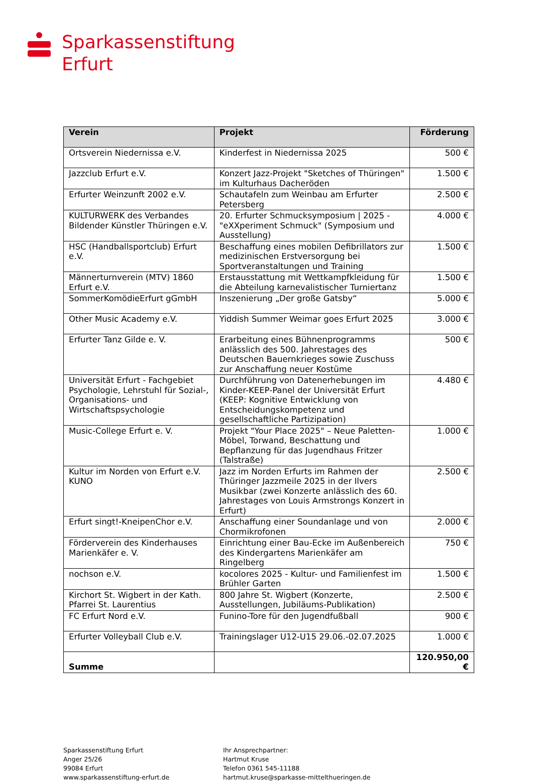Sparkassenstiftung
Erfurt
| Verein | Projekt | Förderung |
| --- | --- | --- |
| Ortsverein Niedernissa e.V. | Kinderfest in Niedernissa 2025 | 500 € |
| Jazzclub Erfurt e.V. | Konzert Jazz-Projekt "Sketches of Thüringen" im Kulturhaus Dacheröden | 1.500 € |
| Erfurter Weinzunft 2002 e.V. | Schautafeln zum Weinbau am Erfurter Petersberg | 2.500 € |
| KULTURWERK des Verbandes Bildender Künstler Thüringen e.V. | 20. Erfurter Schmucksymposium / 2025 - "eXXperiment Schmuck" (Symposium und Ausstellung) | 4.000 € |
| HSC (Handballsportclub) Erfurt e.V. | Beschaffung eines mobilen Defibrillators zur medizinischen Erstversorgung bei Sportveranstaltungen und Training | 1.500 € |
| Männerturnverein (MTV) 1860 Erfurt e.V. | Erstausstattung mit Wettkampfkleidung für die Abteilung karnevalistischer Turniertanz | 1.500 € |
| SommerKomödieErfurt gGmbH | Inszenierung „Der große Gatsby“ | 5.000 € |
| Other Music Academy e.V. | Yiddish Summer Weimar goes Erfurt 2025 | 3.000 € |
| Erfurter Tanz Gilde e. V. | Erarbeitung eines Bühnenprogramms anlässlich des 500. Jahrestages des Deutschen Bauernkrieges sowie Zuschuss zur Anschaffung neuer Kostüme | 500 € |
| Universität Erfurt - Fachgebiet Psychologie, Lehrstuhl für Sozial-, Organisations- und Wirtschaftspsychologie | Durchführung von Datenerhebungen im Kinder-KEEP-Panel der Universität Erfurt (KEEP: Kognitive Entwicklung von Entscheidungskompetenz und gesellschaftliche Partizipation) | 4.480 € |
| Music-College Erfurt e. V. | Projekt "Your Place 2025" – Neue Paletten-Möbel, Torwand, Beschattung und Bepflanzung für das Jugendhaus Fritzer (Talstraße) | 1.000 € |
| Kultur im Norden von Erfurt e.V. KUNO | Jazz im Norden Erfurts im Rahmen der Thüringer Jazzmeile 2025 in der Ilvers Musikbar (zwei Konzerte anlässlich des 60. Jahrestages von Louis Armstrongs Konzert in Erfurt) | 2.500 € |
| Erfurt singt!-KneipenChor e.V. | Anschaffung einer Soundanlage und von Chormikrofonen | 2.000 € |
| Förderverein des Kinderhauses Marienkäfer e. V. | Einrichtung einer Bau-Ecke im Außenbereich des Kindergartens Marienkäfer am Ringelberg | 750 € |
| nochson e.V. | kocolores 2025 - Kultur- und Familienfest im Brühler Garten | 1.500 € |
| Kirchort St. Wigbert in der Kath. Pfarrei St. Laurentius | 800 Jahre St. Wigbert (Konzerte, Ausstellungen, Jubiläums-Publikation) | 2.500 € |
| FC Erfurt Nord e.V. | Funino-Tore für den Jugendfußball | 900 € |
| Erfurter Volleyball Club e.V. | Trainingslager U12-U15 29.06.-02.07.2025 | 1.000 € |
| Summe | | 120.950,00 € |
Sparkassenstiftung Erfurt
Anger 25/26
99084 Erfurt
www.sparkassenstiftung-erfurt.de
Ihr Ansprechpartner:
Hartmut Kruse
Telefon 0361 545-11188
hartmut.kruse@sparkasse-mittelthueringen.de